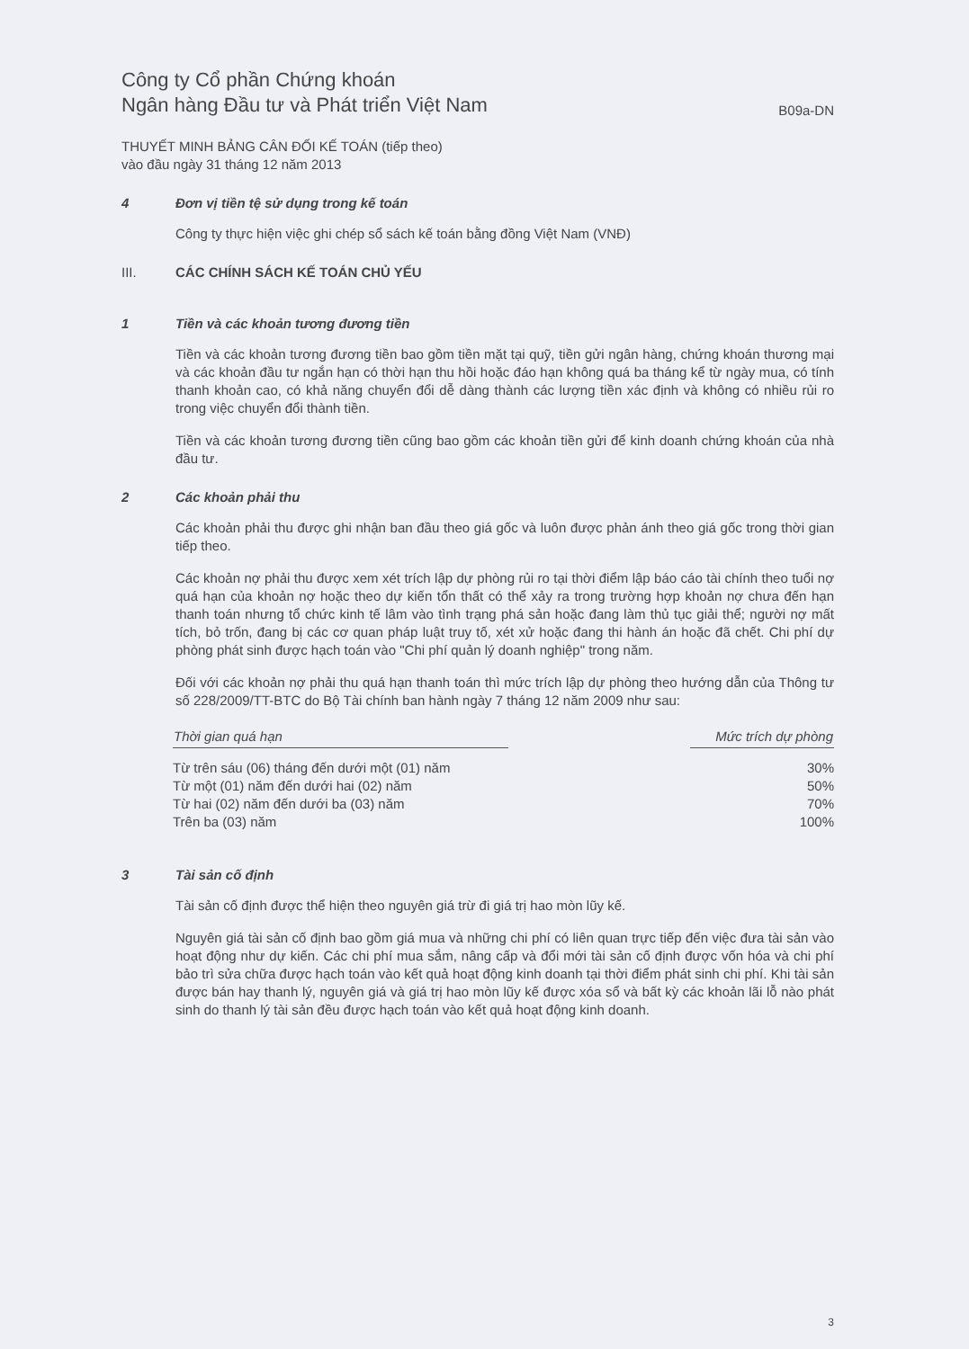Công ty Cổ phần Chứng khoán
Ngân hàng Đầu tư và Phát triển Việt Nam
B09a-DN
THUYẾT MINH BẢNG CÂN ĐỐI KẾ TOÁN (tiếp theo)
vào đầu ngày 31 tháng 12 năm 2013
4 Đơn vị tiền tệ sử dụng trong kế toán
Công ty thực hiện việc ghi chép sổ sách kế toán bằng đồng Việt Nam (VNĐ)
III. CÁC CHÍNH SÁCH KẾ TOÁN CHỦ YẾU
1 Tiền và các khoản tương đương tiền
Tiền và các khoản tương đương tiền bao gồm tiền mặt tại quỹ, tiền gửi ngân hàng, chứng khoán thương mại và các khoản đầu tư ngắn hạn có thời hạn thu hồi hoặc đáo hạn không quá ba tháng kể từ ngày mua, có tính thanh khoản cao, có khả năng chuyển đổi dễ dàng thành các lượng tiền xác định và không có nhiều rủi ro trong việc chuyển đổi thành tiền.
Tiền và các khoản tương đương tiền cũng bao gồm các khoản tiền gửi để kinh doanh chứng khoán của nhà đầu tư.
2 Các khoản phải thu
Các khoản phải thu được ghi nhận ban đầu theo giá gốc và luôn được phản ánh theo giá gốc trong thời gian tiếp theo.
Các khoản nợ phải thu được xem xét trích lập dự phòng rủi ro tại thời điểm lập báo cáo tài chính theo tuổi nợ quá hạn của khoản nợ hoặc theo dự kiến tổn thất có thể xảy ra trong trường hợp khoản nợ chưa đến hạn thanh toán nhưng tổ chức kinh tế lâm vào tình trạng phá sản hoặc đang làm thủ tục giải thể; người nợ mất tích, bỏ trốn, đang bị các cơ quan pháp luật truy tố, xét xử hoặc đang thi hành án hoặc đã chết. Chi phí dự phòng phát sinh được hạch toán vào "Chi phí quản lý doanh nghiệp" trong năm.
Đối với các khoản nợ phải thu quá hạn thanh toán thì mức trích lập dự phòng theo hướng dẫn của Thông tư số 228/2009/TT-BTC do Bộ Tài chính ban hành ngày 7 tháng 12 năm 2009 như sau:
| Thời gian quá hạn | | Mức trích dự phòng |
| --- | --- | --- |
| Từ trên sáu (06) tháng đến dưới một (01) năm | | 30% |
| Từ một (01) năm đến dưới hai (02) năm | | 50% |
| Từ hai (02) năm đến dưới ba (03) năm | | 70% |
| Trên ba (03) năm | | 100% |
3 Tài sản cố định
Tài sản cố định được thể hiện theo nguyên giá trừ đi giá trị hao mòn lũy kế.
Nguyên giá tài sản cố định bao gồm giá mua và những chi phí có liên quan trực tiếp đến việc đưa tài sản vào hoạt động như dự kiến. Các chi phí mua sắm, nâng cấp và đổi mới tài sản cố định được vốn hóa và chi phí bảo trì sửa chữa được hạch toán vào kết quả hoạt động kinh doanh tại thời điểm phát sinh chi phí. Khi tài sản được bán hay thanh lý, nguyên giá và giá trị hao mòn lũy kế được xóa sổ và bất kỳ các khoản lãi lỗ nào phát sinh do thanh lý tài sản đều được hạch toán vào kết quả hoạt động kinh doanh.
3